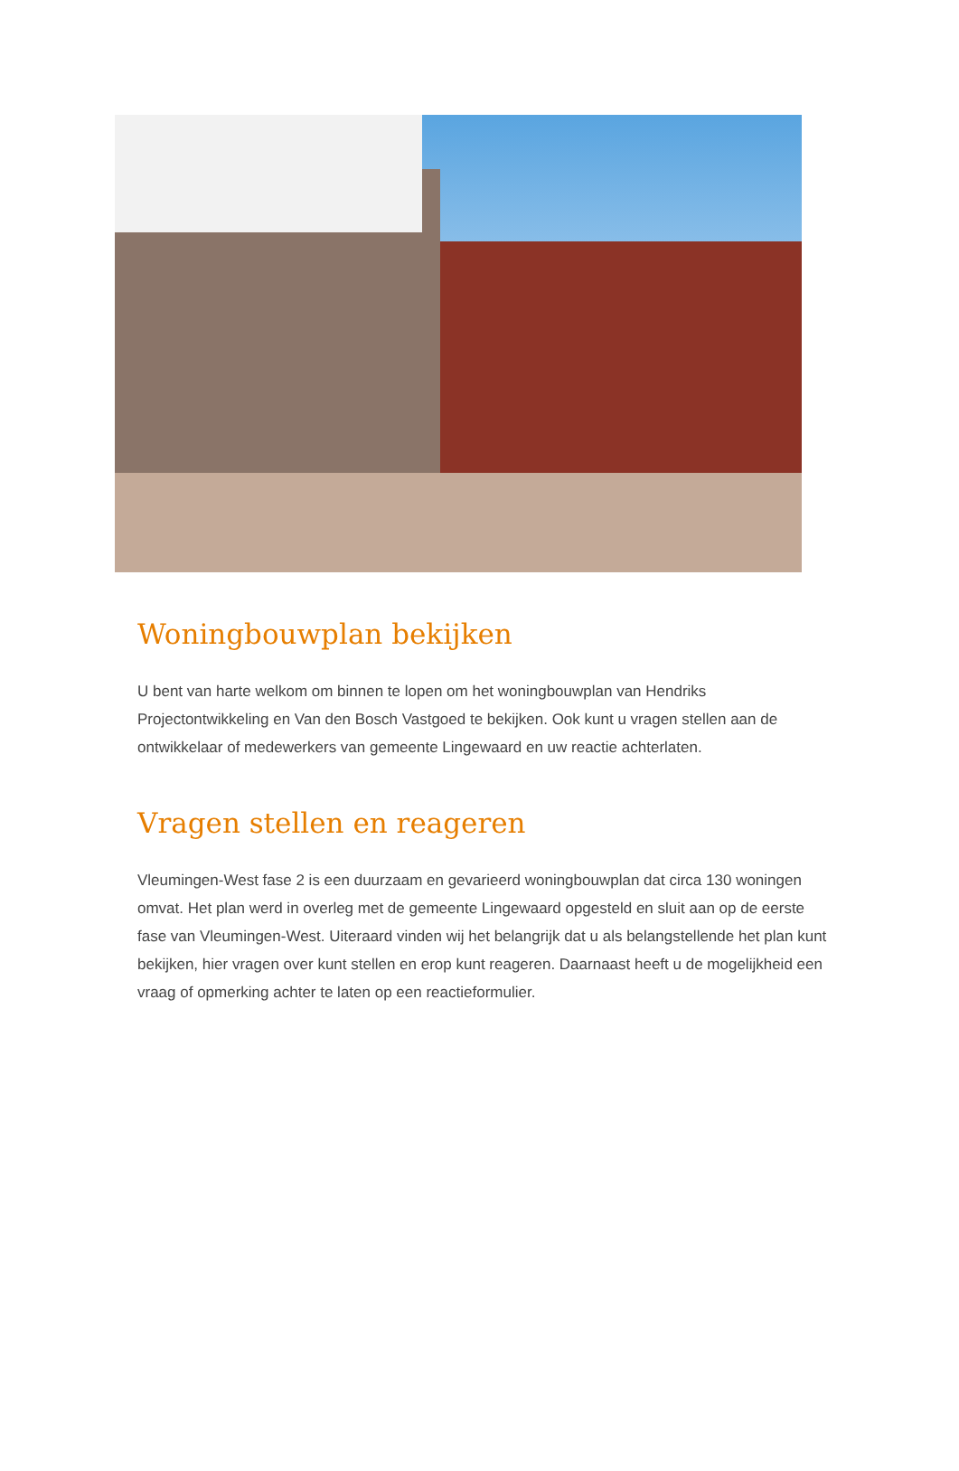Woningbouwplan bekijken
U bent van harte welkom om binnen te lopen om het woningbouwplan van Hendriks Projectontwikkeling en Van den Bosch Vastgoed te bekijken. Ook kunt u vragen stellen aan de ontwikkelaar of medewerkers van gemeente Lingewaard en uw reactie achterlaten.
Vragen stellen en reageren
Vleumingen-West fase 2 is een duurzaam en gevarieerd woningbouwplan dat circa 130 woningen omvat. Het plan werd in overleg met de gemeente Lingewaard opgesteld en sluit aan op de eerste fase van Vleumingen-West. Uiteraard vinden wij het belangrijk dat u als belangstellende het plan kunt bekijken, hier vragen over kunt stellen en erop kunt reageren. Daarnaast heeft u de mogelijkheid een vraag of opmerking achter te laten op een reactieformulier.